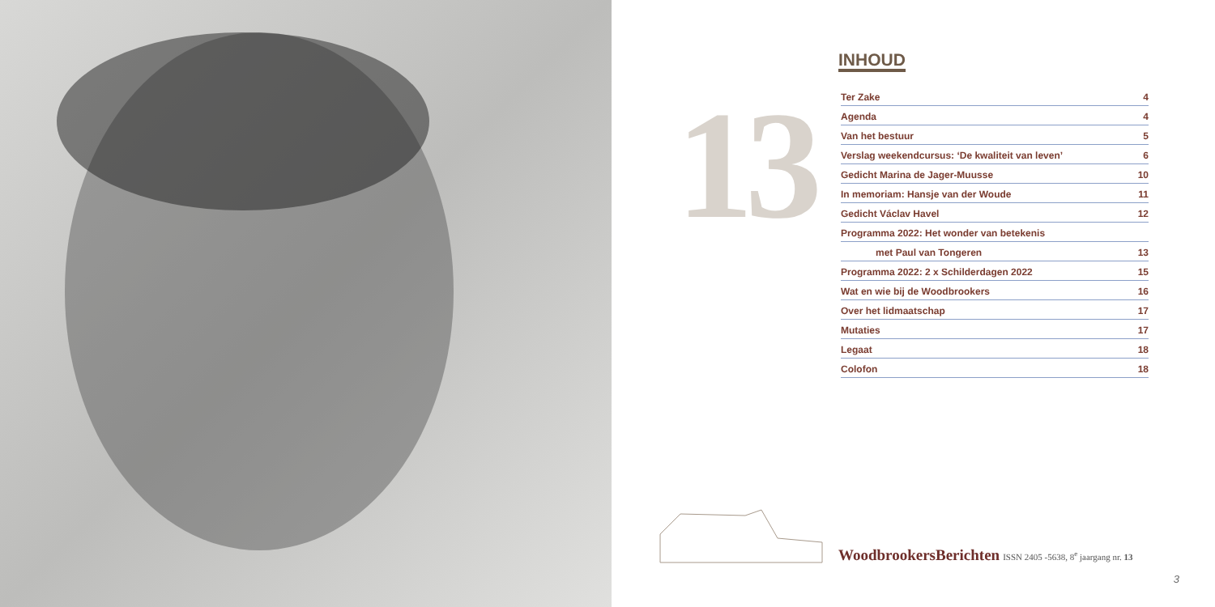13
INHOUD
| Ter Zake | 4 |
| Agenda | 4 |
| Van het bestuur | 5 |
| Verslag weekendcursus: ‘De kwaliteit van leven’ | 6 |
| Gedicht Marina de Jager-Muusse | 10 |
| In memoriam: Hansje van der Woude | 11 |
| Gedicht Václav Havel | 12 |
| Programma 2022: Het wonder van betekenis | |
| met Paul van Tongeren | 13 |
| Programma 2022: 2 x Schilderdagen 2022 | 15 |
| Wat en wie bij de Woodbrookers | 16 |
| Over het lidmaatschap | 17 |
| Mutaties | 17 |
| Legaat | 18 |
| Colofon | 18 |
WoodbrookersBerichten ISSN 2405 -5638, 8<sup>e</sup> jaargang nr. 13
3